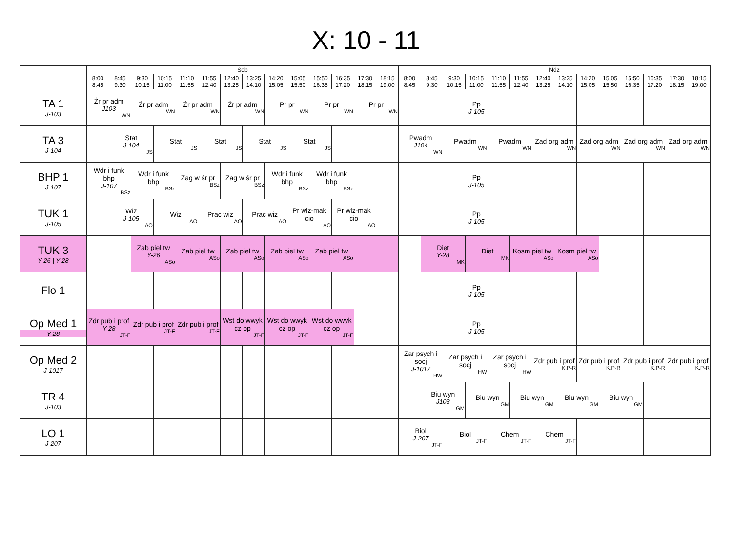X: 10 - 11
| | Sob | | | | | | | | | | | | | | Ndz | | | | | | | | | | | | | |
| --- | --- | --- | --- | --- | --- | --- | --- | --- | --- | --- | --- | --- | --- | --- | --- | --- | --- | --- | --- | --- | --- | --- | --- | --- | --- | --- | --- | --- |
| | 8:00 8:45 | 8:45 9:30 | 9:30 10:15 | 10:15 11:00 | 11:10 11:55 | 11:55 12:40 | 12:40 13:25 | 13:25 14:10 | 14:20 15:05 | 15:05 15:50 | 15:50 16:35 | 16:35 17:20 | 17:30 18:15 | 18:15 19:00 | 8:00 8:45 | 8:45 9:30 | 9:30 10:15 | 10:15 11:00 | 11:10 11:55 | 11:55 12:40 | 12:40 13:25 | 13:25 14:10 | 14:20 15:05 | 15:05 15:50 | 15:50 16:35 | 16:35 17:20 | 17:30 18:15 | 18:15 19:00 |
| TA 1 J-103 | Źr pr adm J103 WN | | Źr pr adm WN | | Źr pr adm WN | | Źr pr adm WN | | Pr pr WN | | Pr pr WN | | Pr pr WN | | | Pp J-105 | | | | | | | | | | | | |
| TA 3 J-104 | | Stat J-104 JS | | Stat JS | | Stat JS | | Stat JS | | Stat JS | | | | | Pwadm J104 WN | | Pwadm WN | | Pwadm WN | | Zad org adm WN | | Zad org adm WN | | Zad org adm WN | | Zad org adm WN | |
| BHP 1 J-107 | Wdr i funk bhp J-107 BSz | | Wdr i funk bhp BSz | | Zag w śr pr BSz | | Zag w śr pr BSz | | Wdr i funk bhp BSz | | Wdr i funk bhp BSz | | | | | Pp J-105 | | | | | | | | | | | | |
| TUK 1 J-105 | | Wiz J-105 AO | | Wiz AO | | Prac wiz AO | | Prac wiz AO | | Pr wiz-mak cio AO | | Pr wiz-mak cio AO | | | | Pp J-105 | | | | | | | | | | | | |
| TUK 3 Y-26 / Y-28 | | | Zab piel tw Y-26 ASo | | Zab piel tw ASo | | Zab piel tw ASo | | Zab piel tw ASo | | Zab piel tw ASo | | | | | Diet Y-28 MK | | Diet MK | | Kosm piel tw ASo | | Kosm piel tw ASo | | | | | | |
| Flo 1 | | | | | | | | | | | | | | | | Pp J-105 | | | | | | | | | | | | |
| Op Med 1 Y-28 | Zdr pub i prof Y-28 JT-F | | Zdr pub i prof JT-F | | Zdr pub i prof JT-F | | Wst do wwyk cz op JT-F | | Wst do wwyk cz op JT-F | | Wst do wwyk cz op JT-F | | | | | Pp J-105 | | | | | | | | | | | | |
| Op Med 2 J-1017 | | | | | | | | | | | | | | | Zar psych i socj J-1017 HW | | Zar psych i socj HW | | Zar psych i socj HW | | Zdr pub i prof K.P-R | | Zdr pub i prof K.P-R | | Zdr pub i prof K.P-R | | Zdr pub i prof K.P-R | |
| TR 4 J-103 | | | | | | | | | | | | | | | | Biu wyn J103 GM | | Biu wyn GM | | Biu wyn GM | | Biu wyn GM | | Biu wyn GM | | | | |
| LO 1 J-207 | | | | | | | | | | | | | | | Biol J-207 JT-F | | Biol JT-F | | Chem JT-F | | Chem JT-F | | | | | | | |